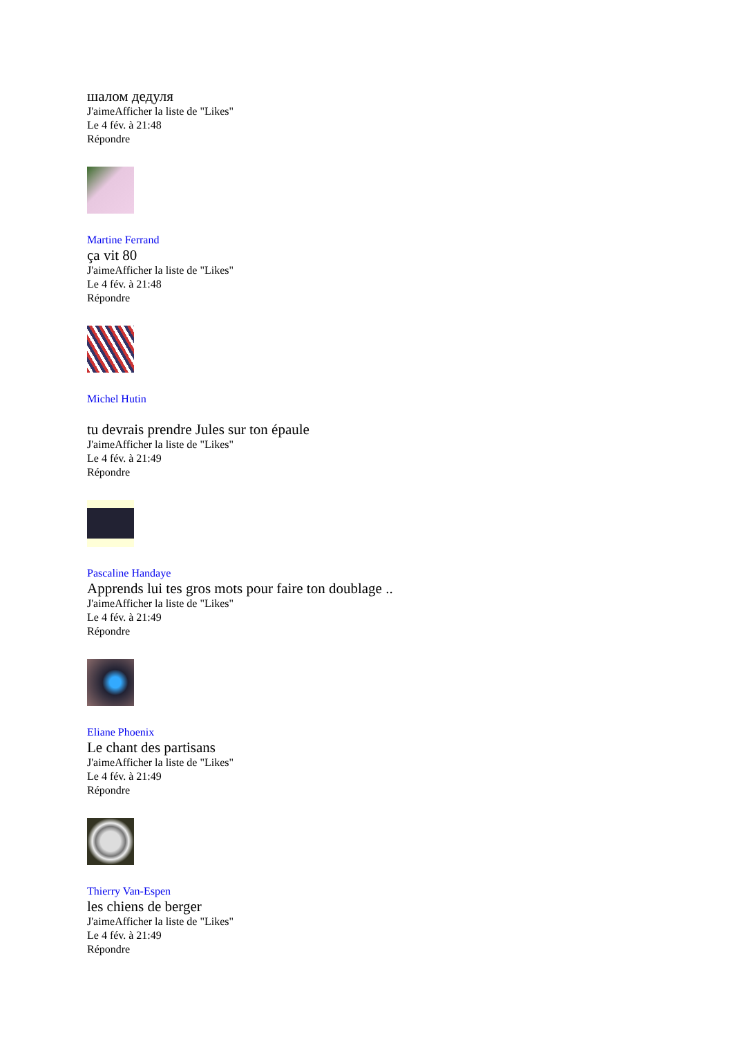шалом дедуля
J'aimeAfficher la liste de "Likes"
Le 4 fév. à 21:48
Répondre
Martine Ferrand
ça vit 80
J'aimeAfficher la liste de "Likes"
Le 4 fév. à 21:48
Répondre
Michel Hutin
tu devrais prendre Jules sur ton épaule
J'aimeAfficher la liste de "Likes"
Le 4 fév. à 21:49
Répondre
Pascaline Handaye
Apprends lui tes gros mots pour faire ton doublage ..
J'aimeAfficher la liste de "Likes"
Le 4 fév. à 21:49
Répondre
Eliane Phoenix
Le chant des partisans
J'aimeAfficher la liste de "Likes"
Le 4 fév. à 21:49
Répondre
Thierry Van-Espen
les chiens de berger
J'aimeAfficher la liste de "Likes"
Le 4 fév. à 21:49
Répondre